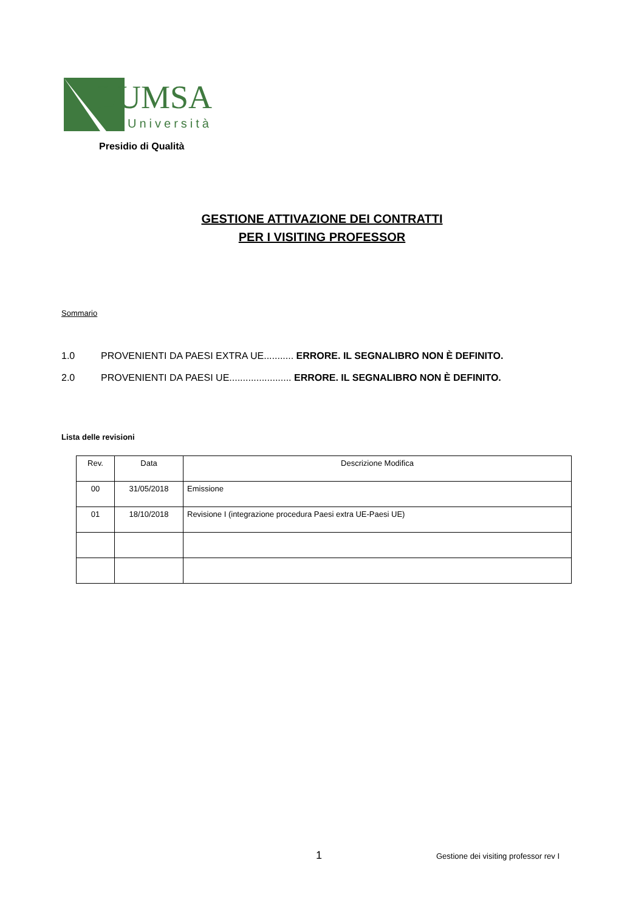LUMSA
Università
Presidio di Qualità
GESTIONE ATTIVAZIONE DEI CONTRATTI
PER I VISITING PROFESSOR
Sommario
1.0 PROVENIENTI DA PAESI EXTRA UE........... ERRORE. IL SEGNALIBRO NON È DEFINITO.
2.0 PROVENIENTI DA PAESI UE....................... ERRORE. IL SEGNALIBRO NON È DEFINITO.
Lista delle revisioni
| Rev. | Data | Descrizione Modifica |
| --- | --- | --- |
| 00 | 31/05/2018 | Emissione |
| 01 | 18/10/2018 | Revisione I (integrazione procedura Paesi extra UE-Paesi UE) |
1
Gestione dei visiting professor rev I